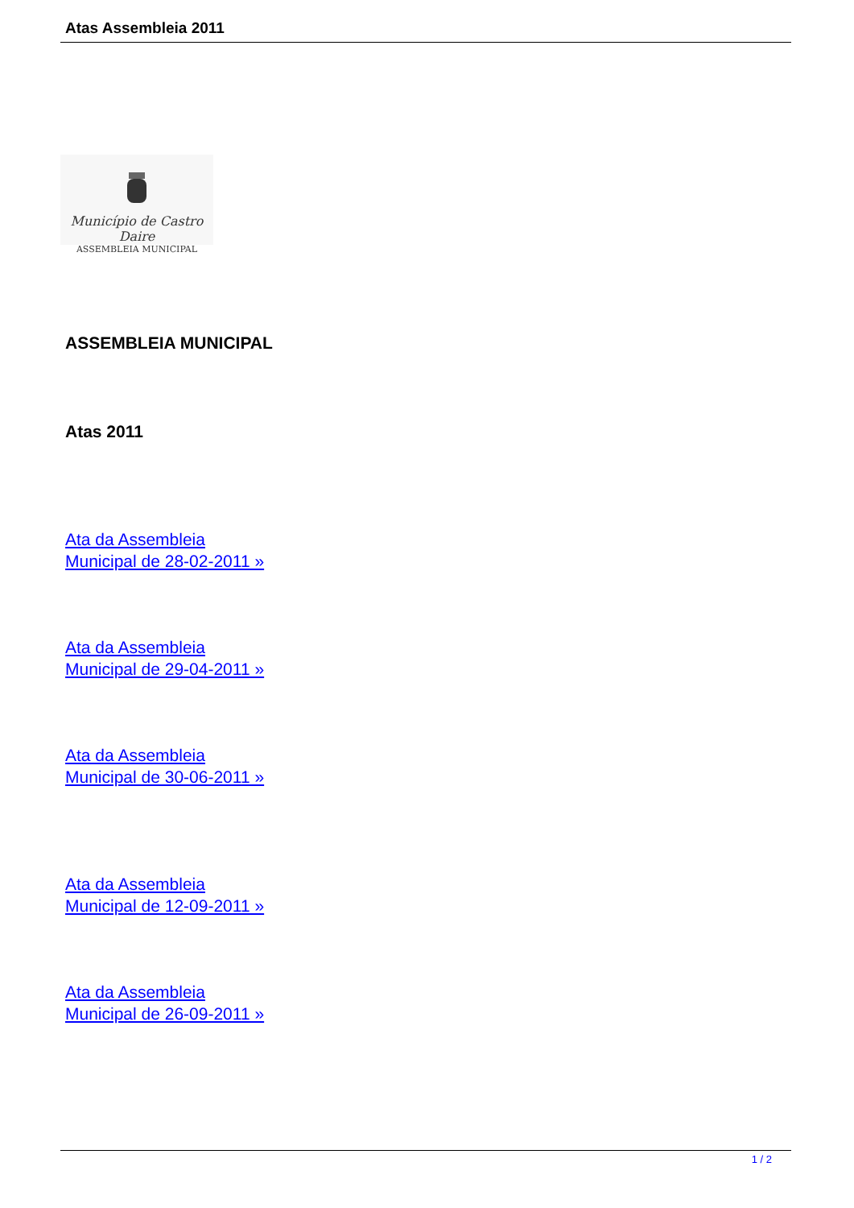Atas Assembleia 2011
Município de Castro Daire
ASSEMBLEIA MUNICIPAL
ASSEMBLEIA MUNICIPAL
Atas 2011
Ata da Assembleia
Municipal de 28-02-2011 »
Ata da Assembleia
Municipal de 29-04-2011 »
Ata da Assembleia
Municipal de 30-06-2011 »
Ata da Assembleia
Municipal de 12-09-2011 »
Ata da Assembleia
Municipal de 26-09-2011 »
1 / 2